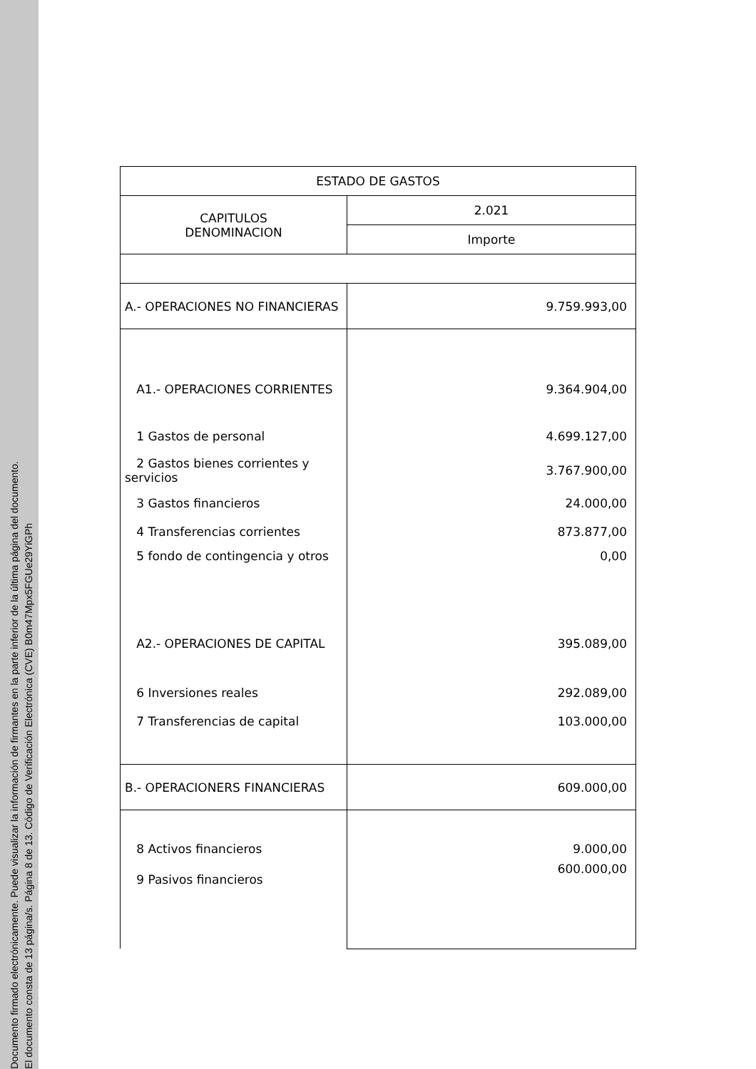Documento firmado electrónicamente. Puede visualizar la información de firmantes en la parte inferior de la última página del documento.
El documento consta de 13 página/s. Página 8 de 13. Código de Verificación Electrónica (CVE) B0m47Mpx5FGUe29YiGPh
| ESTADO DE GASTOS | |
| CAPITULOS DENOMINACION | 2.021 |
| | Importe |
| A.- OPERACIONES NO FINANCIERAS | 9.759.993,00 |
| A1.- OPERACIONES CORRIENTES | 9.364.904,00 |
| 1 Gastos de personal | 4.699.127,00 |
| 2 Gastos bienes corrientes y servicios | 3.767.900,00 |
| 3 Gastos financieros | 24.000,00 |
| 4 Transferencias corrientes | 873.877,00 |
| 5 fondo de contingencia y otros | 0,00 |
| A2.- OPERACIONES DE CAPITAL | 395.089,00 |
| 6 Inversiones reales | 292.089,00 |
| 7 Transferencias de capital | 103.000,00 |
| B.- OPERACIONERS FINANCIERAS | 609.000,00 |
| 8 Activos financieros | 9.000,00 |
| 9 Pasivos financieros | 600.000,00 |